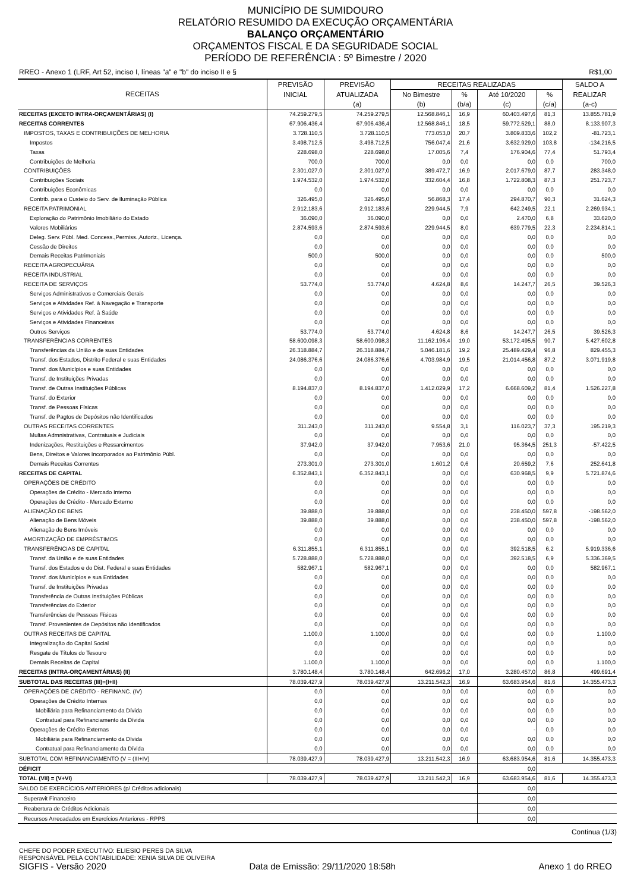MUNICÍPIO DE SUMIDOURO
RELATÓRIO RESUMIDO DA EXECUÇÃO ORÇAMENTÁRIA
BALANÇO ORÇAMENTÁRIO
ORÇAMENTOS FISCAL E DA SEGURIDADE SOCIAL
PERÍODO DE REFERÊNCIA : 5º Bimestre / 2020
RREO - Anexo 1 (LRF, Art 52, inciso I, líneas "a" e "b" do inciso II e § R$1,00
| RECEITAS | PREVISÃO | PREVISÃO | RECEITAS REALIZADAS | | | | SALDO A |
| --- | --- | --- | --- | --- | --- | --- | --- |
| | INICIAL | ATUALIZADA | No Bimestre | % | Até 10/2020 | % | REALIZAR |
| | | (a) | (b) | (b/a) | (c) | (c/a) | (a-c) |
| RECEITAS (EXCETO INTRA-ORÇAMENTÁRIAS) (I) | 74.259.279,5 | 74.259.279,5 | 12.568.846,1 | 16,9 | 60.403.497,6 | 81,3 | 13.855.781,9 |
| RECEITAS CORRENTES | 67.906.436,4 | 67.906.436,4 | 12.568.846,1 | 18,5 | 59.772.529,1 | 88,0 | 8.133.907,3 |
| IMPOSTOS, TAXAS E CONTRIBUIÇÕES DE MELHORIA | 3.728.110,5 | 3.728.110,5 | 773.053,0 | 20,7 | 3.809.833,6 | 102,2 | -81.723,1 |
| Impostos | 3.498.712,5 | 3.498.712,5 | 756.047,4 | 21,6 | 3.632.929,0 | 103,8 | -134.216,5 |
| Taxas | 228.698,0 | 228.698,0 | 17.005,6 | 7,4 | 176.904,6 | 77,4 | 51.793,4 |
| Contribuições de Melhoria | 700,0 | 700,0 | 0,0 | 0,0 | 0,0 | 0,0 | 700,0 |
| CONTRIBUIÇÕES | 2.301.027,0 | 2.301.027,0 | 389.472,7 | 16,9 | 2.017.679,0 | 87,7 | 283.348,0 |
| Contribuições Sociais | 1.974.532,0 | 1.974.532,0 | 332.604,4 | 16,8 | 1.722.808,3 | 87,3 | 251.723,7 |
| Contribuições Econômicas | 0,0 | 0,0 | 0,0 | 0,0 | 0,0 | 0,0 | 0,0 |
| Contrib. para o Custeio do Serv. de Iluminação Pública | 326.495,0 | 326.495,0 | 56.868,3 | 17,4 | 294.870,7 | 90,3 | 31.624,3 |
| RECEITA PATRIMONIAL | 2.912.183,6 | 2.912.183,6 | 229.944,5 | 7,9 | 642.249,5 | 22,1 | 2.269.934,1 |
| Exploração do Patrimônio Imobiliário do Estado | 36.090,0 | 36.090,0 | 0,0 | 0,0 | 2.470,0 | 6,8 | 33.620,0 |
| Valores Mobiliários | 2.874.593,6 | 2.874.593,6 | 229.944,5 | 8,0 | 639.779,5 | 22,3 | 2.234.814,1 |
| Deleg. Serv. Públ. Med. Concess.,Permiss.,Autoriz., Licença. | 0,0 | 0,0 | 0,0 | 0,0 | 0,0 | 0,0 | 0,0 |
| Cessão de Direitos | 0,0 | 0,0 | 0,0 | 0,0 | 0,0 | 0,0 | 0,0 |
| Demais Receitas Patrimoniais | 500,0 | 500,0 | 0,0 | 0,0 | 0,0 | 0,0 | 500,0 |
| RECEITA AGROPECUÁRIA | 0,0 | 0,0 | 0,0 | 0,0 | 0,0 | 0,0 | 0,0 |
| RECEITA INDUSTRIAL | 0,0 | 0,0 | 0,0 | 0,0 | 0,0 | 0,0 | 0,0 |
| RECEITA DE SERVIÇOS | 53.774,0 | 53.774,0 | 4.624,8 | 8,6 | 14.247,7 | 26,5 | 39.526,3 |
| Serviços Administrativos e Comerciais Gerais | 0,0 | 0,0 | 0,0 | 0,0 | 0,0 | 0,0 | 0,0 |
| Serviços e Atividades Ref. à Navegação e Transporte | 0,0 | 0,0 | 0,0 | 0,0 | 0,0 | 0,0 | 0,0 |
| Serviços e Atividades Ref. à Saúde | 0,0 | 0,0 | 0,0 | 0,0 | 0,0 | 0,0 | 0,0 |
| Serviços e Atividades Financeiras | 0,0 | 0,0 | 0,0 | 0,0 | 0,0 | 0,0 | 0,0 |
| Outros Serviços | 53.774,0 | 53.774,0 | 4.624,8 | 8,6 | 14.247,7 | 26,5 | 39.526,3 |
| TRANSFERÊNCIAS CORRENTES | 58.600.098,3 | 58.600.098,3 | 11.162.196,4 | 19,0 | 53.172.495,5 | 90,7 | 5.427.602,8 |
| Transferências da União e de suas Entidades | 26.318.884,7 | 26.318.884,7 | 5.046.181,6 | 19,2 | 25.489.429,4 | 96,8 | 829.455,3 |
| Transf. dos Estados, Distrito Federal e suas Entidades | 24.086.376,6 | 24.086.376,6 | 4.703.984,9 | 19,5 | 21.014.456,8 | 87,2 | 3.071.919,8 |
| Transf. dos Municípios e suas Entidades | 0,0 | 0,0 | 0,0 | 0,0 | 0,0 | 0,0 | 0,0 |
| Transf. de Instituições Privadas | 0,0 | 0,0 | 0,0 | 0,0 | 0,0 | 0,0 | 0,0 |
| Transf. de Outras Instituições Públicas | 8.194.837,0 | 8.194.837,0 | 1.412.029,9 | 17,2 | 6.668.609,2 | 81,4 | 1.526.227,8 |
| Transf. do Exterior | 0,0 | 0,0 | 0,0 | 0,0 | 0,0 | 0,0 | 0,0 |
| Transf. de Pessoas Físicas | 0,0 | 0,0 | 0,0 | 0,0 | 0,0 | 0,0 | 0,0 |
| Transf. de Pagtos de Depósitos não Identificados | 0,0 | 0,0 | 0,0 | 0,0 | 0,0 | 0,0 | 0,0 |
| OUTRAS RECEITAS CORRENTES | 311.243,0 | 311.243,0 | 9.554,8 | 3,1 | 116.023,7 | 37,3 | 195.219,3 |
| Multas Admnistrativas, Contratuais e Judiciais | 0,0 | 0,0 | 0,0 | 0,0 | 0,0 | 0,0 | 0,0 |
| Indenizações, Restituições e Ressarcimentos | 37.942,0 | 37.942,0 | 7.953,6 | 21,0 | 95.364,5 | 251,3 | -57.422,5 |
| Bens, Direitos e Valores Incorporados ao Patrimônio Públ. | 0,0 | 0,0 | 0,0 | 0,0 | 0,0 | 0,0 | 0,0 |
| Demais Receitas Correntes | 273.301,0 | 273.301,0 | 1.601,2 | 0,6 | 20.659,2 | 7,6 | 252.641,8 |
| RECEITAS DE CAPITAL | 6.352.843,1 | 6.352.843,1 | 0,0 | 0,0 | 630.968,5 | 9,9 | 5.721.874,6 |
| OPERAÇÕES DE CRÉDITO | 0,0 | 0,0 | 0,0 | 0,0 | 0,0 | 0,0 | 0,0 |
| Operações de Crédito - Mercado Interno | 0,0 | 0,0 | 0,0 | 0,0 | 0,0 | 0,0 | 0,0 |
| Operações de Crédito - Mercado Externo | 0,0 | 0,0 | 0,0 | 0,0 | 0,0 | 0,0 | 0,0 |
| ALIENAÇÃO DE BENS | 39.888,0 | 39.888,0 | 0,0 | 0,0 | 238.450,0 | 597,8 | -198.562,0 |
| Alienação de Bens Móveis | 39.888,0 | 39.888,0 | 0,0 | 0,0 | 238.450,0 | 597,8 | -198.562,0 |
| Alienação de Bens Imóveis | 0,0 | 0,0 | 0,0 | 0,0 | 0,0 | 0,0 | 0,0 |
| AMORTIZAÇÃO DE EMPRÉSTIMOS | 0,0 | 0,0 | 0,0 | 0,0 | 0,0 | 0,0 | 0,0 |
| TRANSFERÊNCIAS DE CAPITAL | 6.311.855,1 | 6.311.855,1 | 0,0 | 0,0 | 392.518,5 | 6,2 | 5.919.336,6 |
| Transf. da União e de suas Entidades | 5.728.888,0 | 5.728.888,0 | 0,0 | 0,0 | 392.518,5 | 6,9 | 5.336.369,5 |
| Transf. dos Estados e do Dist. Federal e suas Entidades | 582.967,1 | 582.967,1 | 0,0 | 0,0 | 0,0 | 0,0 | 582.967,1 |
| Transf. dos Municípios e sua Entidades | 0,0 | 0,0 | 0,0 | 0,0 | 0,0 | 0,0 | 0,0 |
| Transf. de Instituições Privadas | 0,0 | 0,0 | 0,0 | 0,0 | 0,0 | 0,0 | 0,0 |
| Transferência de Outras Instituições Públicas | 0,0 | 0,0 | 0,0 | 0,0 | 0,0 | 0,0 | 0,0 |
| Transferências do Exterior | 0,0 | 0,0 | 0,0 | 0,0 | 0,0 | 0,0 | 0,0 |
| Transferências de Pessoas Físicas | 0,0 | 0,0 | 0,0 | 0,0 | 0,0 | 0,0 | 0,0 |
| Transf. Provenientes de Depósitos não Identificados | 0,0 | 0,0 | 0,0 | 0,0 | 0,0 | 0,0 | 0,0 |
| OUTRAS RECEITAS DE CAPITAL | 1.100,0 | 1.100,0 | 0,0 | 0,0 | 0,0 | 0,0 | 1.100,0 |
| Integralização do Capital Social | 0,0 | 0,0 | 0,0 | 0,0 | 0,0 | 0,0 | 0,0 |
| Resgate de Títulos do Tesouro | 0,0 | 0,0 | 0,0 | 0,0 | 0,0 | 0,0 | 0,0 |
| Demais Receitas de Capital | 1.100,0 | 1.100,0 | 0,0 | 0,0 | 0,0 | 0,0 | 1.100,0 |
| RECEITAS (INTRA-ORÇAMENTÁRIAS) (II) | 3.780.148,4 | 3.780.148,4 | 642.696,2 | 17,0 | 3.280.457,0 | 86,8 | 499.691,4 |
| SUBTOTAL DAS RECEITAS (III)=(I+II) | 78.039.427,9 | 78.039.427,9 | 13.211.542,3 | 16,9 | 63.683.954,6 | 81,6 | 14.355.473,3 |
| OPERAÇÕES DE CRÉDITO - REFINANC. (IV) | 0,0 | 0,0 | 0,0 | 0,0 | 0,0 | 0,0 | 0,0 |
| Operações de Crédito Internas | 0,0 | 0,0 | 0,0 | 0,0 | 0,0 | 0,0 | 0,0 |
| Mobiliária para Refinanciamento da Dívida | 0,0 | 0,0 | 0,0 | 0,0 | 0,0 | 0,0 | 0,0 |
| Contratual para Refinanciamento da Dívida | 0,0 | 0,0 | 0,0 | 0,0 | 0,0 | 0,0 | 0,0 |
| Operações de Crédito Externas | 0,0 | 0,0 | 0,0 | 0,0 | - | 0,0 | 0,0 |
| Mobiliária para Refinanciamento da Dívida | 0,0 | 0,0 | 0,0 | 0,0 | 0,0 | 0,0 | 0,0 |
| Contratual para Refinanciamento da Dívida | 0,0 | 0,0 | 0,0 | 0,0 | 0,0 | 0,0 | 0,0 |
| SUBTOTAL COM REFINANCIAMENTO (V = (III+IV) | 78.039.427,9 | 78.039.427,9 | 13.211.542,3 | 16,9 | 63.683.954,6 | 81,6 | 14.355.473,3 |
| DÉFICIT | | | | | 0,0 | | |
| TOTAL (VII) = (V+VI) | 78.039.427,9 | 78.039.427,9 | 13.211.542,3 | 16,9 | 63.683.954,6 | 81,6 | 14.355.473,3 |
| SALDO DE EXERCÍCIOS ANTERIORES (p/ Créditos adicionais) | | | | | 0,0 | | |
| Superavit Financeiro | | | | | 0,0 | | |
| Reabertura de Créditos Adicionais | | | | | 0,0 | | |
| Recursos Arrecadados em Exercícios Anteriores - RPPS | | | | | 0,0 | | |
Continua (1/3)
CHEFE DO PODER EXECUTIVO: ELIESIO PERES DA SILVA
RESPONSÁVEL PELA CONTABILIDADE: XENIA SILVA DE OLIVEIRA
SIGFIS - Versão 2020 Data de Emissão: 29/11/2020 18:58h Anexo 1 do RREO